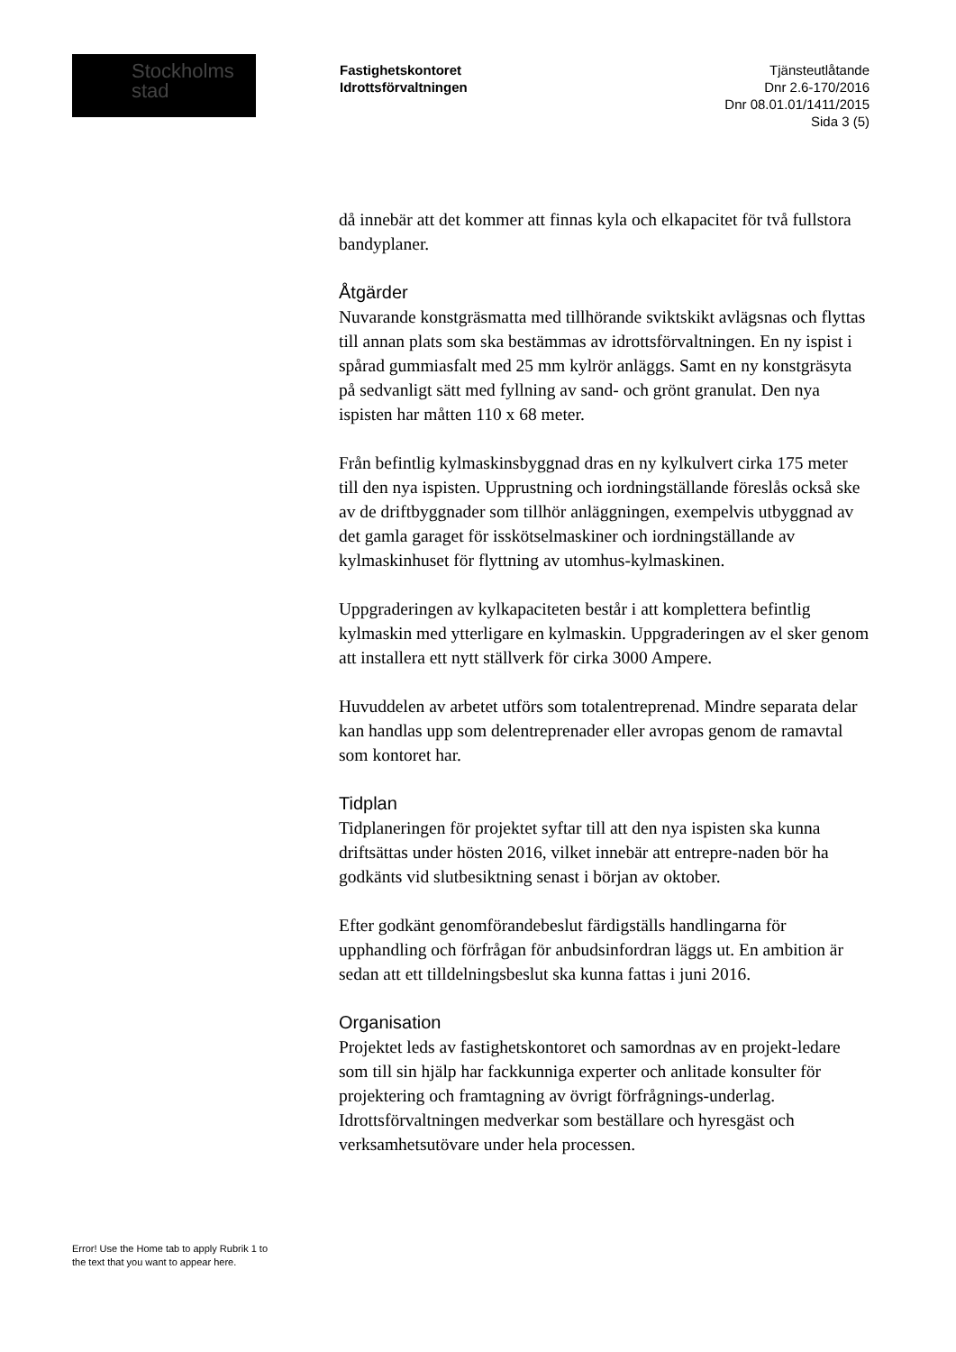Stockholms
stad
Fastighetskontoret
Idrottsförvaltningen
Tjänsteutlåtande
Dnr 2.6-170/2016
Dnr 08.01.01/1411/2015
Sida 3 (5)
då innebär att det kommer att finnas kyla och elkapacitet för två fullstora bandyplaner.
Åtgärder
Nuvarande konstgräsmatta med tillhörande sviktskikt avlägsnas och flyttas till annan plats som ska bestämmas av idrottsförvaltningen. En ny ispist i spårad gummiasfalt med 25 mm kylrör anläggs. Samt en ny konstgräsyta på sedvanligt sätt med fyllning av sand- och grönt granulat. Den nya ispisten har måtten 110 x 68 meter.
Från befintlig kylmaskinsbyggnad dras en ny kylkulvert cirka 175 meter till den nya ispisten. Upprustning och iordningställande föreslås också ske av de driftbyggnader som tillhör anläggningen, exempelvis utbyggnad av det gamla garaget för isskötselmaskiner och iordningställande av kylmaskinhuset för flyttning av utomhus-kylmaskinen.
Uppgraderingen av kylkapaciteten består i att komplettera befintlig kylmaskin med ytterligare en kylmaskin. Uppgraderingen av el sker genom att installera ett nytt ställverk för cirka 3000 Ampere.
Huvuddelen av arbetet utförs som totalentreprenad. Mindre separata delar kan handlas upp som delentreprenader eller avropas genom de ramavtal som kontoret har.
Tidplan
Tidplaneringen för projektet syftar till att den nya ispisten ska kunna driftsättas under hösten 2016, vilket innebär att entrepre-naden bör ha godkänts vid slutbesiktning senast i början av oktober.
Efter godkänt genomförandebeslut färdigställs handlingarna för upphandling och förfrågan för anbudsinfordran läggs ut. En ambition är sedan att ett tilldelningsbeslut ska kunna fattas i juni 2016.
Organisation
Projektet leds av fastighetskontoret och samordnas av en projekt-ledare som till sin hjälp har fackkunniga experter och anlitade konsulter för projektering och framtagning av övrigt förfrågnings-underlag. Idrottsförvaltningen medverkar som beställare och hyresgäst och verksamhetsutövare under hela processen.
Error! Use the Home tab to apply Rubrik 1 to
the text that you want to appear here.